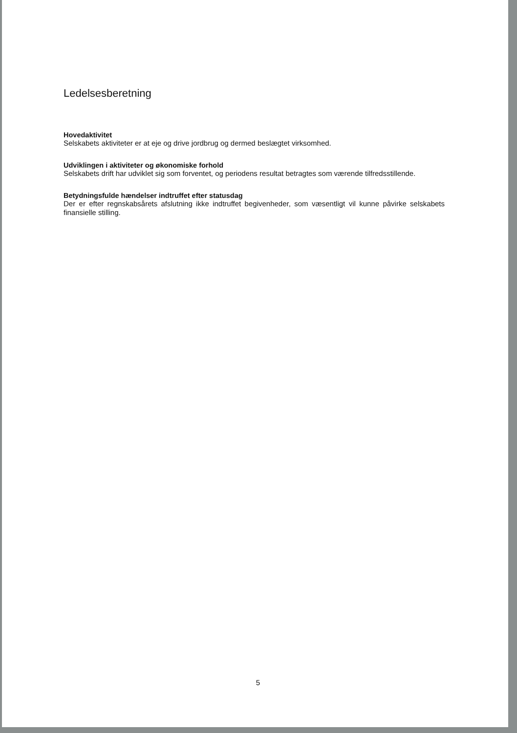Ledelsesberetning
Hovedaktivitet
Selskabets aktiviteter er at eje og drive jordbrug og dermed beslægtet virksomhed.
Udviklingen i aktiviteter og økonomiske forhold
Selskabets drift har udviklet sig som forventet, og periodens resultat betragtes som værende tilfredsstillende.
Betydningsfulde hændelser indtruffet efter statusdag
Der er efter regnskabsårets afslutning ikke indtruffet begivenheder, som væsentligt vil kunne påvirke selskabets finansielle stilling.
5